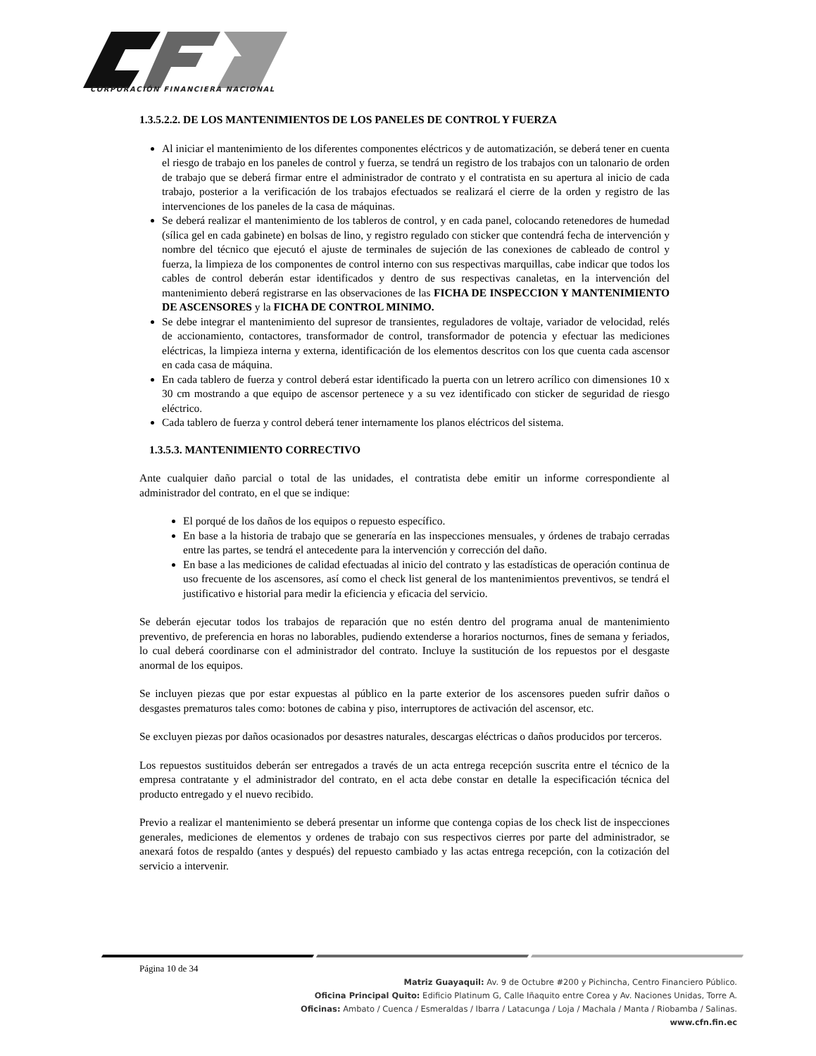CORPORACIÓN FINANCIERA NACIONAL
1.3.5.2.2. DE LOS MANTENIMIENTOS DE LOS PANELES DE CONTROL Y FUERZA
Al iniciar el mantenimiento de los diferentes componentes eléctricos y de automatización, se deberá tener en cuenta el riesgo de trabajo en los paneles de control y fuerza, se tendrá un registro de los trabajos con un talonario de orden de trabajo que se deberá firmar entre el administrador de contrato y el contratista en su apertura al inicio de cada trabajo, posterior a la verificación de los trabajos efectuados se realizará el cierre de la orden y registro de las intervenciones de los paneles de la casa de máquinas.
Se deberá realizar el mantenimiento de los tableros de control, y en cada panel, colocando retenedores de humedad (sílica gel en cada gabinete) en bolsas de lino, y registro regulado con sticker que contendrá fecha de intervención y nombre del técnico que ejecutó el ajuste de terminales de sujeción de las conexiones de cableado de control y fuerza, la limpieza de los componentes de control interno con sus respectivas marquillas, cabe indicar que todos los cables de control deberán estar identificados y dentro de sus respectivas canaletas, en la intervención del mantenimiento deberá registrarse en las observaciones de las FICHA DE INSPECCION Y MANTENIMIENTO DE ASCENSORES y la FICHA DE CONTROL MINIMO.
Se debe integrar el mantenimiento del supresor de transientes, reguladores de voltaje, variador de velocidad, relés de accionamiento, contactores, transformador de control, transformador de potencia y efectuar las mediciones eléctricas, la limpieza interna y externa, identificación de los elementos descritos con los que cuenta cada ascensor en cada casa de máquina.
En cada tablero de fuerza y control deberá estar identificado la puerta con un letrero acrílico con dimensiones 10 x 30 cm mostrando a que equipo de ascensor pertenece y a su vez identificado con sticker de seguridad de riesgo eléctrico.
Cada tablero de fuerza y control deberá tener internamente los planos eléctricos del sistema.
1.3.5.3. MANTENIMIENTO CORRECTIVO
Ante cualquier daño parcial o total de las unidades, el contratista debe emitir un informe correspondiente al administrador del contrato, en el que se indique:
El porqué de los daños de los equipos o repuesto específico.
En base a la historia de trabajo que se generaría en las inspecciones mensuales, y órdenes de trabajo cerradas entre las partes, se tendrá el antecedente para la intervención y corrección del daño.
En base a las mediciones de calidad efectuadas al inicio del contrato y las estadísticas de operación continua de uso frecuente de los ascensores, así como el check list general de los mantenimientos preventivos, se tendrá el justificativo e historial para medir la eficiencia y eficacia del servicio.
Se deberán ejecutar todos los trabajos de reparación que no estén dentro del programa anual de mantenimiento preventivo, de preferencia en horas no laborables, pudiendo extenderse a horarios nocturnos, fines de semana y feriados, lo cual deberá coordinarse con el administrador del contrato. Incluye la sustitución de los repuestos por el desgaste anormal de los equipos.
Se incluyen piezas que por estar expuestas al público en la parte exterior de los ascensores pueden sufrir daños o desgastes prematuros tales como: botones de cabina y piso, interruptores de activación del ascensor, etc.
Se excluyen piezas por daños ocasionados por desastres naturales, descargas eléctricas o daños producidos por terceros.
Los repuestos sustituidos deberán ser entregados a través de un acta entrega recepción suscrita entre el técnico de la empresa contratante y el administrador del contrato, en el acta debe constar en detalle la especificación técnica del producto entregado y el nuevo recibido.
Previo a realizar el mantenimiento se deberá presentar un informe que contenga copias de los check list de inspecciones generales, mediciones de elementos y ordenes de trabajo con sus respectivos cierres por parte del administrador, se anexará fotos de respaldo (antes y después) del repuesto cambiado y las actas entrega recepción, con la cotización del servicio a intervenir.
Página 10 de 34
Matriz Guayaquil: Av. 9 de Octubre #200 y Pichincha, Centro Financiero Público.
Oficina Principal Quito: Edificio Platinum G, Calle Iñaquito entre Corea y Av. Naciones Unidas, Torre A.
Oficinas: Ambato / Cuenca / Esmeraldas / Ibarra / Latacunga / Loja / Machala / Manta / Riobamba / Salinas.
www.cfn.fin.ec